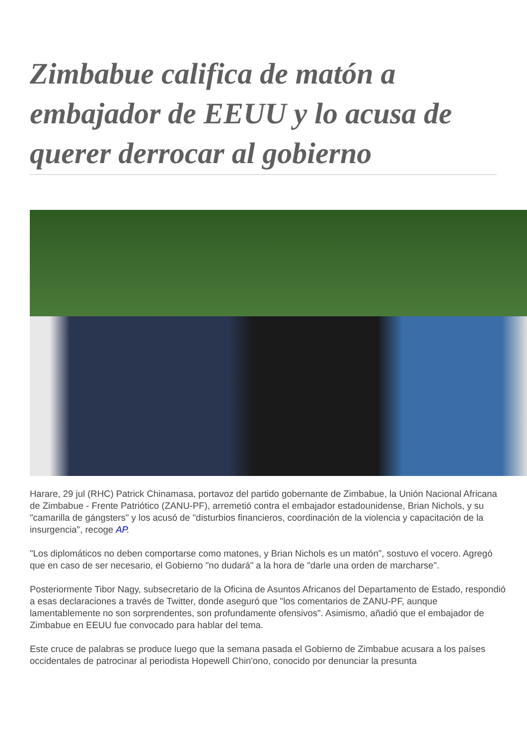Zimbabue califica de matón a embajador de EEUU y lo acusa de querer derrocar al gobierno
Harare, 29 jul (RHC) Patrick Chinamasa, portavoz del partido gobernante de Zimbabue, la Unión Nacional Africana de Zimbabue - Frente Patriótico (ZANU-PF), arremetió contra el embajador estadounidense, Brian Nichols, y su "camarilla de gángsters" y los acusó de "disturbios financieros, coordinación de la violencia y capacitación de la insurgencia", recoge AP.
"Los diplomáticos no deben comportarse como matones, y Brian Nichols es un matón", sostuvo el vocero. Agregó que en caso de ser necesario, el Gobierno "no dudará" a la hora de "darle una orden de marcharse".
Posteriormente Tibor Nagy, subsecretario de la Oficina de Asuntos Africanos del Departamento de Estado, respondió a esas declaraciones a través de Twitter, donde aseguró que "los comentarios de ZANU-PF, aunque lamentablemente no son sorprendentes, son profundamente ofensivos". Asimismo, añadió que el embajador de Zimbabue en EEUU fue convocado para hablar del tema.
Este cruce de palabras se produce luego que la semana pasada el Gobierno de Zimbabue acusara a los países occidentales de patrocinar al periodista Hopewell Chin'ono, conocido por denunciar la presunta